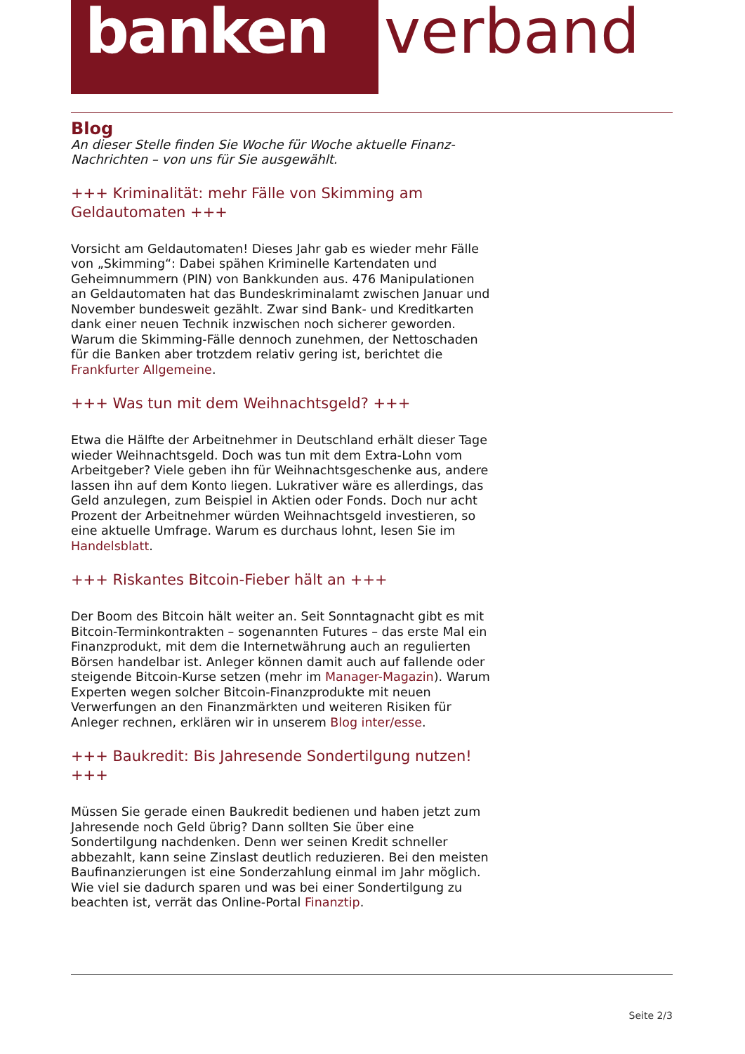banken verband
Blog
An dieser Stelle finden Sie Woche für Woche aktuelle Finanz-Nachrichten – von uns für Sie ausgewählt.
+++ Kriminalität: mehr Fälle von Skimming am Geldautomaten +++
Vorsicht am Geldautomaten! Dieses Jahr gab es wieder mehr Fälle von „Skimming“: Dabei spähen Kriminelle Kartendaten und Geheimnummern (PIN) von Bankkunden aus. 476 Manipulationen an Geldautomaten hat das Bundeskriminalamt zwischen Januar und November bundesweit gezählt. Zwar sind Bank- und Kreditkarten dank einer neuen Technik inzwischen noch sicherer geworden. Warum die Skimming-Fälle dennoch zunehmen, der Nettoschaden für die Banken aber trotzdem relativ gering ist, berichtet die Frankfurter Allgemeine.
+++ Was tun mit dem Weihnachtsgeld? +++
Etwa die Hälfte der Arbeitnehmer in Deutschland erhält dieser Tage wieder Weihnachtsgeld. Doch was tun mit dem Extra-Lohn vom Arbeitgeber? Viele geben ihn für Weihnachtsgeschenke aus, andere lassen ihn auf dem Konto liegen. Lukrativer wäre es allerdings, das Geld anzulegen, zum Beispiel in Aktien oder Fonds. Doch nur acht Prozent der Arbeitnehmer würden Weihnachtsgeld investieren, so eine aktuelle Umfrage. Warum es durchaus lohnt, lesen Sie im Handelsblatt.
+++ Riskantes Bitcoin-Fieber hält an +++
Der Boom des Bitcoin hält weiter an. Seit Sonntagnacht gibt es mit Bitcoin-Terminkontrakten – sogenannten Futures – das erste Mal ein Finanzprodukt, mit dem die Internetwährung auch an regulierten Börsen handelbar ist. Anleger können damit auch auf fallende oder steigende Bitcoin-Kurse setzen (mehr im Manager-Magazin). Warum Experten wegen solcher Bitcoin-Finanzprodukte mit neuen Verwerfungen an den Finanzmärkten und weiteren Risiken für Anleger rechnen, erklären wir in unserem Blog inter/esse.
+++ Baukredit: Bis Jahresende Sondertilgung nutzen! +++
Müssen Sie gerade einen Baukredit bedienen und haben jetzt zum Jahresende noch Geld übrig? Dann sollten Sie über eine Sondertilgung nachdenken. Denn wer seinen Kredit schneller abbezahlt, kann seine Zinslast deutlich reduzieren. Bei den meisten Baufinanzierungen ist eine Sonderzahlung einmal im Jahr möglich. Wie viel sie dadurch sparen und was bei einer Sondertilgung zu beachten ist, verrät das Online-Portal Finanztip.
Seite 2/3